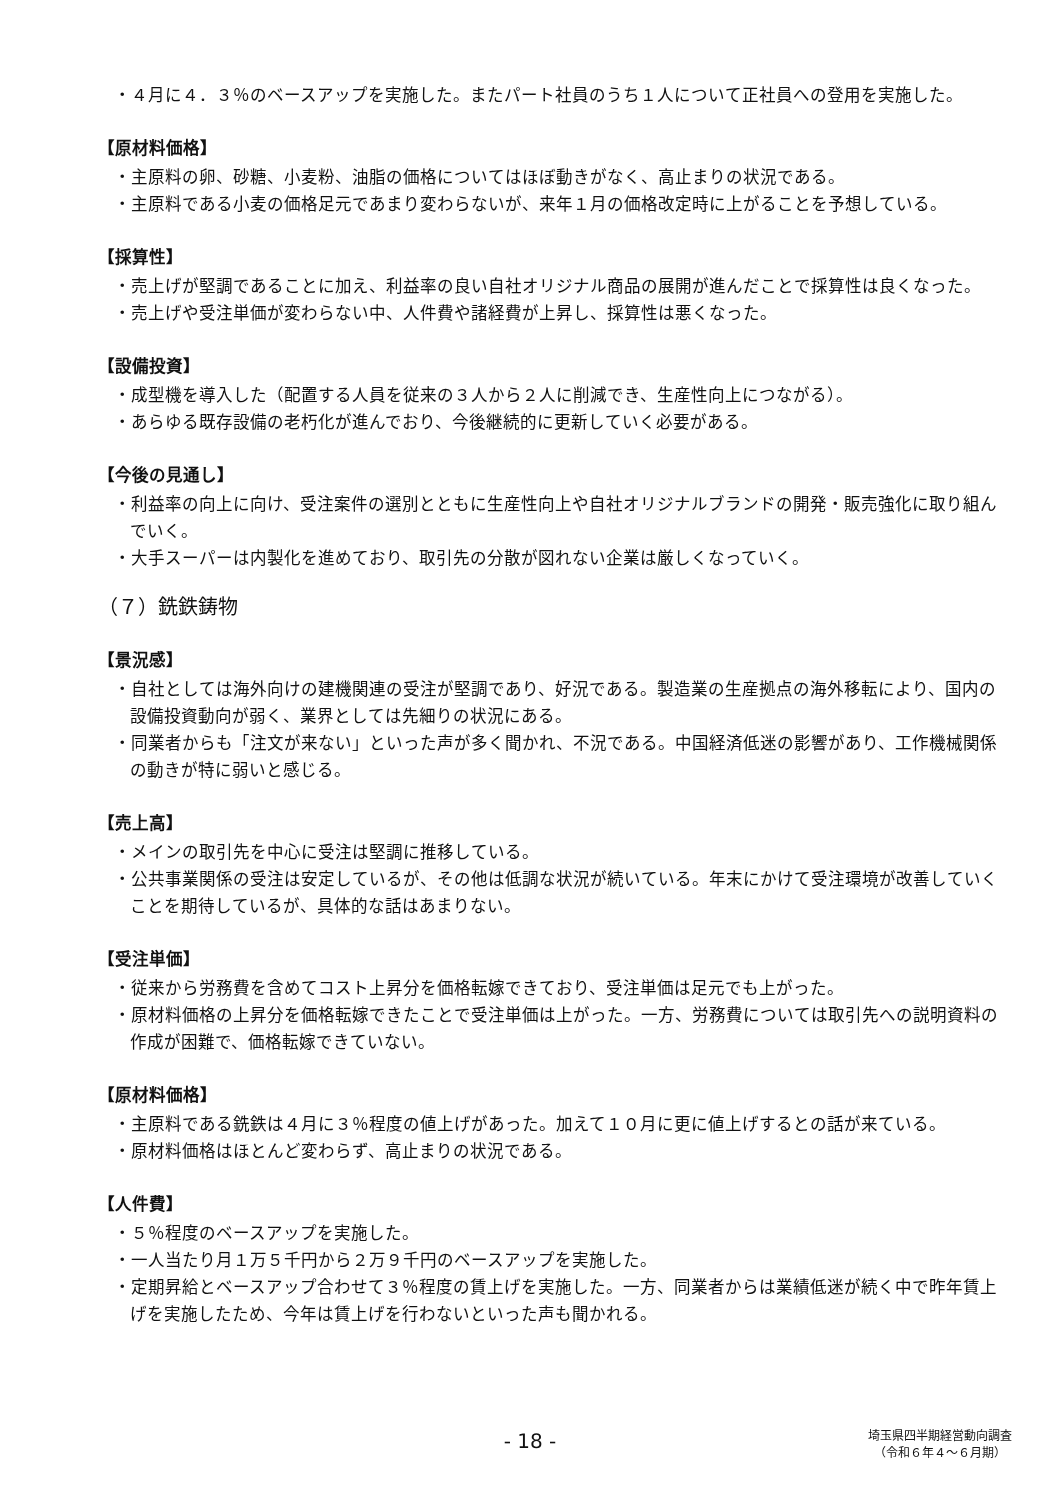・４月に４．３％のベースアップを実施した。またパート社員のうち１人について正社員への登用を実施した。
【原材料価格】
・主原料の卵、砂糖、小麦粉、油脂の価格についてはほぼ動きがなく、高止まりの状況である。
・主原料である小麦の価格足元であまり変わらないが、来年１月の価格改定時に上がることを予想している。
【採算性】
・売上げが堅調であることに加え、利益率の良い自社オリジナル商品の展開が進んだことで採算性は良くなった。
・売上げや受注単価が変わらない中、人件費や諸経費が上昇し、採算性は悪くなった。
【設備投資】
・成型機を導入した（配置する人員を従来の３人から２人に削減でき、生産性向上につながる）。
・あらゆる既存設備の老朽化が進んでおり、今後継続的に更新していく必要がある。
【今後の見通し】
・利益率の向上に向け、受注案件の選別とともに生産性向上や自社オリジナルブランドの開発・販売強化に取り組んでいく。
・大手スーパーは内製化を進めており、取引先の分散が図れない企業は厳しくなっていく。
（７）銑鉄鋳物
【景況感】
・自社としては海外向けの建機関連の受注が堅調であり、好況である。製造業の生産拠点の海外移転により、国内の設備投資動向が弱く、業界としては先細りの状況にある。
・同業者からも「注文が来ない」といった声が多く聞かれ、不況である。中国経済低迷の影響があり、工作機械関係の動きが特に弱いと感じる。
【売上高】
・メインの取引先を中心に受注は堅調に推移している。
・公共事業関係の受注は安定しているが、その他は低調な状況が続いている。年末にかけて受注環境が改善していくことを期待しているが、具体的な話はあまりない。
【受注単価】
・従来から労務費を含めてコスト上昇分を価格転嫁できており、受注単価は足元でも上がった。
・原材料価格の上昇分を価格転嫁できたことで受注単価は上がった。一方、労務費については取引先への説明資料の作成が困難で、価格転嫁できていない。
【原材料価格】
・主原料である銑鉄は４月に３％程度の値上げがあった。加えて１０月に更に値上げするとの話が来ている。
・原材料価格はほとんど変わらず、高止まりの状況である。
【人件費】
・５％程度のベースアップを実施した。
・一人当たり月１万５千円から２万９千円のベースアップを実施した。
・定期昇給とベースアップ合わせて３％程度の賃上げを実施した。一方、同業者からは業績低迷が続く中で昨年賃上げを実施したため、今年は賃上げを行わないといった声も聞かれる。
- 18 -
埼玉県四半期経営動向調査
（令和６年４～６月期）